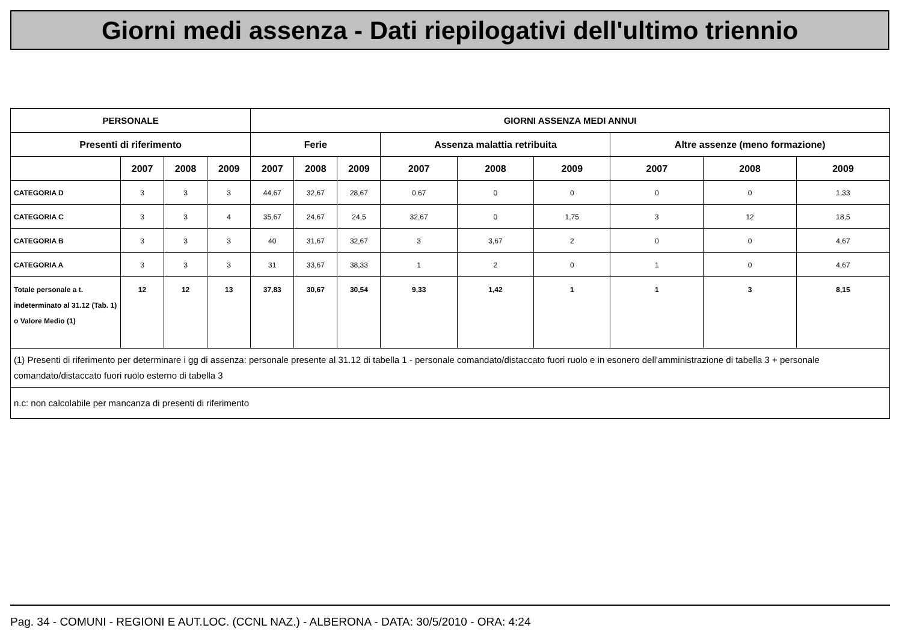Giorni medi assenza - Dati riepilogativi dell'ultimo triennio
| PERSONALE | | | | GIORNI ASSENZA MEDI ANNUI | | | | | | | | |
| --- | --- | --- | --- | --- | --- | --- | --- | --- | --- | --- | --- | --- |
| Presenti di riferimento | | | | Ferie | | | Assenza malattia retribuita | | | Altre assenze (meno formazione) | | |
| | 2007 | 2008 | 2009 | 2007 | 2008 | 2009 | 2007 | 2008 | 2009 | 2007 | 2008 | 2009 |
| CATEGORIA D | 3 | 3 | 3 | 44,67 | 32,67 | 28,67 | 0,67 | 0 | 0 | 0 | 0 | 1,33 |
| CATEGORIA C | 3 | 3 | 4 | 35,67 | 24,67 | 24,5 | 32,67 | 0 | 1,75 | 3 | 12 | 18,5 |
| CATEGORIA B | 3 | 3 | 3 | 40 | 31,67 | 32,67 | 3 | 3,67 | 2 | 0 | 0 | 4,67 |
| CATEGORIA A | 3 | 3 | 3 | 31 | 33,67 | 38,33 | 1 | 2 | 0 | 1 | 0 | 4,67 |
| Totale personale a t. indeterminato al 31.12 (Tab. 1) o Valore Medio (1) | 12 | 12 | 13 | 37,83 | 30,67 | 30,54 | 9,33 | 1,42 | 1 | 1 | 3 | 8,15 |
| (1) Presenti di riferimento per determinare i gg di assenza: personale presente al 31.12 di tabella 1 - personale comandato/distaccato fuori ruolo e in esonero dell'amministrazione di tabella 3 + personale comandato/distaccato fuori ruolo esterno di tabella 3 | | | | | | | | | | | | |
| n.c: non calcolabile per mancanza di presenti di riferimento | | | | | | | | | | | | |
Pag. 34 - COMUNI - REGIONI E AUT.LOC. (CCNL NAZ.) - ALBERONA - DATA: 30/5/2010 - ORA: 4:24